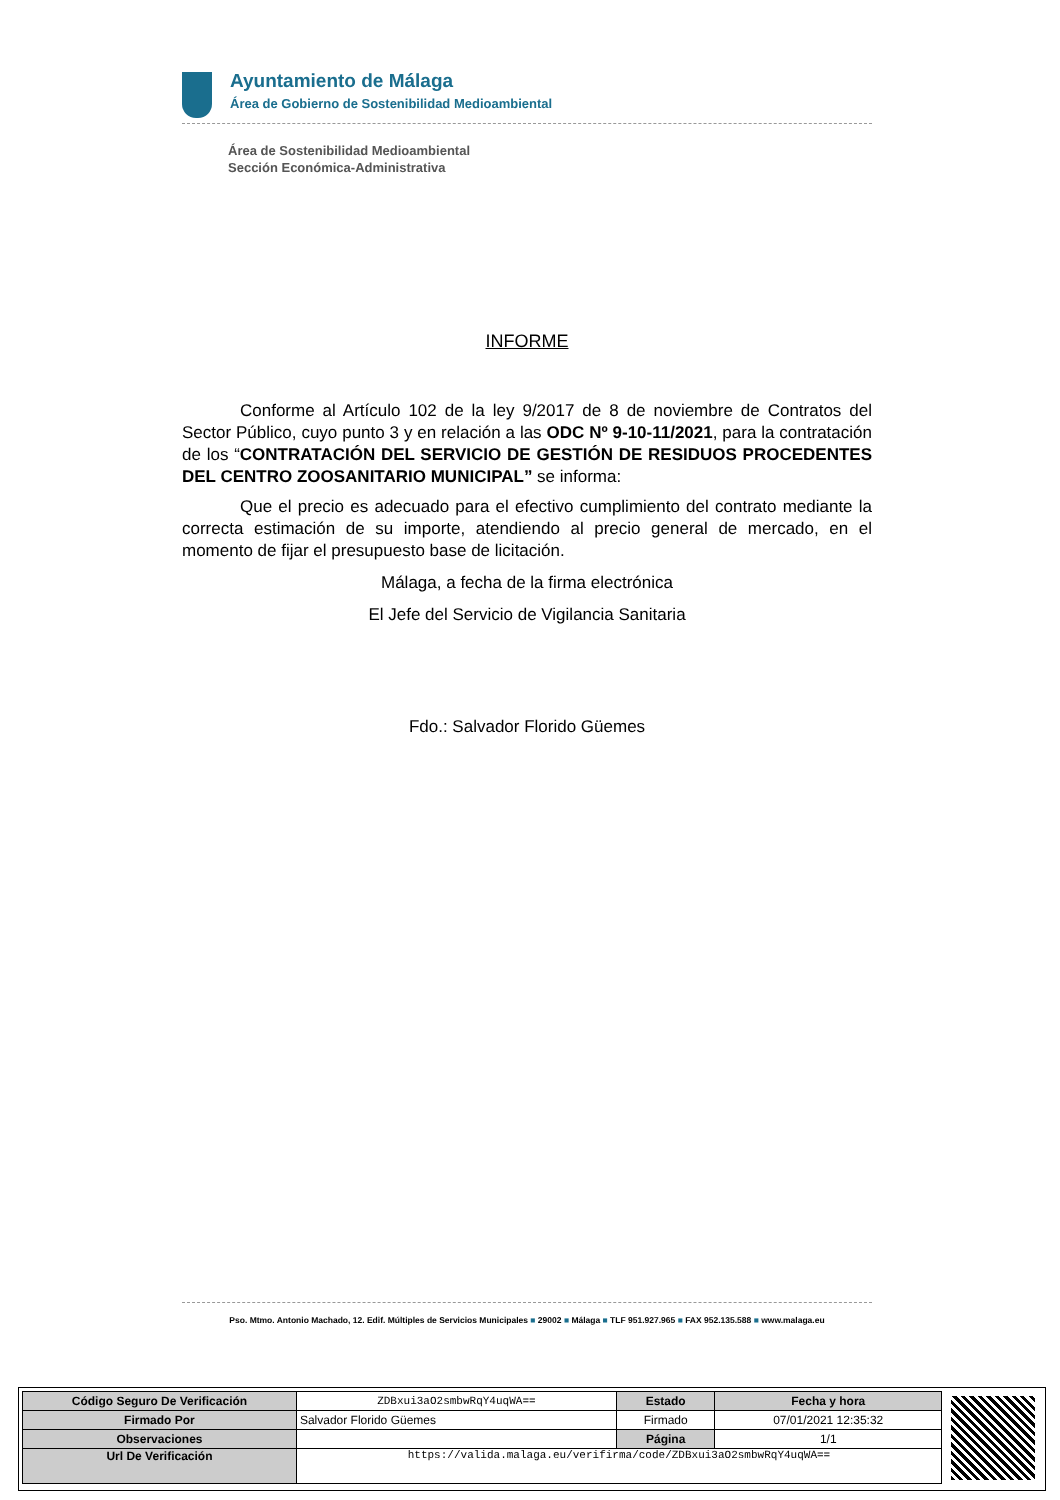Ayuntamiento de Málaga
Área de Gobierno de Sostenibilidad Medioambiental
Área de Sostenibilidad Medioambiental
Sección Económica-Administrativa
INFORME
Conforme al Artículo 102 de la ley 9/2017 de 8 de noviembre de Contratos del Sector Público, cuyo punto 3 y en relación a las ODC Nº 9-10-11/2021, para la contratación de los “CONTRATACIÓN DEL SERVICIO DE GESTIÓN DE RESIDUOS PROCEDENTES DEL CENTRO ZOOSANITARIO MUNICIPAL” se informa:
Que el precio es adecuado para el efectivo cumplimiento del contrato mediante la correcta estimación de su importe, atendiendo al precio general de mercado, en el momento de fijar el presupuesto base de licitación.
Málaga, a fecha de la firma electrónica
El Jefe del Servicio de Vigilancia Sanitaria
Fdo.: Salvador Florido Güemes
Pso. Mtmo. Antonio Machado, 12. Edif. Múltiples de Servicios Municipales ■ 29002 ■ Málaga ■ TLF 951.927.965 ■ FAX 952.135.588 ■ www.malaga.eu
| Código Seguro De Verificación | ZDBxui3aO2smbwRqY4uqWA== | Estado | Fecha y hora |
| Firmado Por | Salvador Florido Güemes | Firmado | 07/01/2021 12:35:32 |
| Observaciones | | Página | 1/1 |
| Url De Verificación | https://valida.malaga.eu/verifirma/code/ZDBxui3aO2smbwRqY4uqWA== | | |